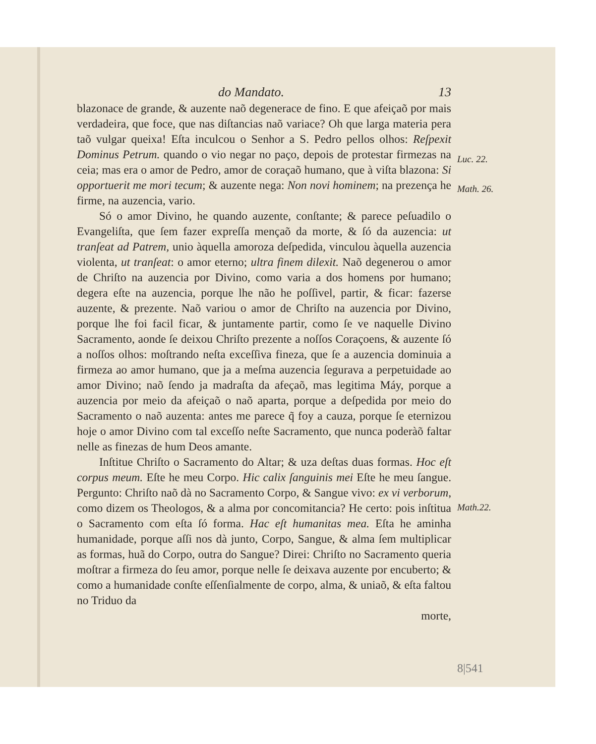do Mandato. 13
blazonace de grande, & auzente naõ degenerace de fino. E que afeiçaõ por mais verdadeira, que foce, que nas diſtancias naõ variace? Oh que larga materia pera taõ vulgar queixa! Eſta inculcou o Senhor a S. Pedro pellos olhos: Reſpexit Dominus Petrum. quando o vio negar no paço, depois de protestar firmezas na ceia; mas era o amor de Pedro, amor de coraçaõ humano, que à viſta blazona: Si opportuerit me mori tecum; & auzente nega: Non novi hominem; na prezença he firme, na auzencia, vario.
Só o amor Divino, he quando auzente, conſtante; & parece peſuadilo o Evangeliſta, que ſem fazer expreſſa mençaõ da morte, & ſó da auzencia: ut tranſeat ad Patrem, unio àquella amoroza deſpedida, vinculou àquella auzencia violenta, ut tranſeat: o amor eterno; ultra finem dilexit. Naõ degenerou o amor de Chriſto na auzencia por Divino, como varia a dos homens por humano; degera eſte na auzencia, porque lhe não he poſſivel, partir, & ficar: fazerse auzente, & prezente. Naõ variou o amor de Chriſto na auzencia por Divino, porque lhe foi facil ficar, & juntamente partir, como ſe ve naquelle Divino Sacramento, aonde ſe deixou Chriſto prezente a noſſos Coraçoens, & auzente ſó a noſſos olhos: moſtrando neſta exceſſiva fineza, que ſe a auzencia dominuia a firmeza ao amor humano, que ja a meſma auzencia ſegurava a perpetuidade ao amor Divino; naõ ſendo ja madraſta da afeçaõ, mas legitima Máy, porque a auzencia por meio da afeiçaõ o naõ aparta, porque a deſpedida por meio do Sacramento o naõ auzenta: antes me parece q̃ foy a cauza, porque ſe eternizou hoje o amor Divino com tal exceſſo neſte Sacramento, que nunca poderàõ faltar nelle as finezas de hum Deos amante.
Inſtitue Chriſto o Sacramento do Altar; & uza deſtas duas formas. Hoc eſt corpus meum. Eſte he meu Corpo. Hic calix ſanguinis mei Eſte he meu ſangue. Pergunto: Chriſto naõ dà no Sacramento Corpo, & Sangue vivo: ex vi verborum, como dizem os Theologos, & a alma por concomitancia? He certo: pois inſtitua o Sacramento com eſta ſó forma. Hac eſt humanitas mea. Eſta he aminha humanidade, porque aſſi nos dà junto, Corpo, Sangue, & alma ſem multiplicar as formas, huã do Corpo, outra do Sangue? Direi: Chriſto no Sacramento queria moſtrar a firmeza do ſeu amor, porque nelle ſe deixava auzente por encuberto; & como a humanidade conſte eſſenſialmente de corpo, alma, & uniaõ, & eſta faltou no Triduo da
morte,
Luc. 22.
Math. 26.
Math.22.
8|541